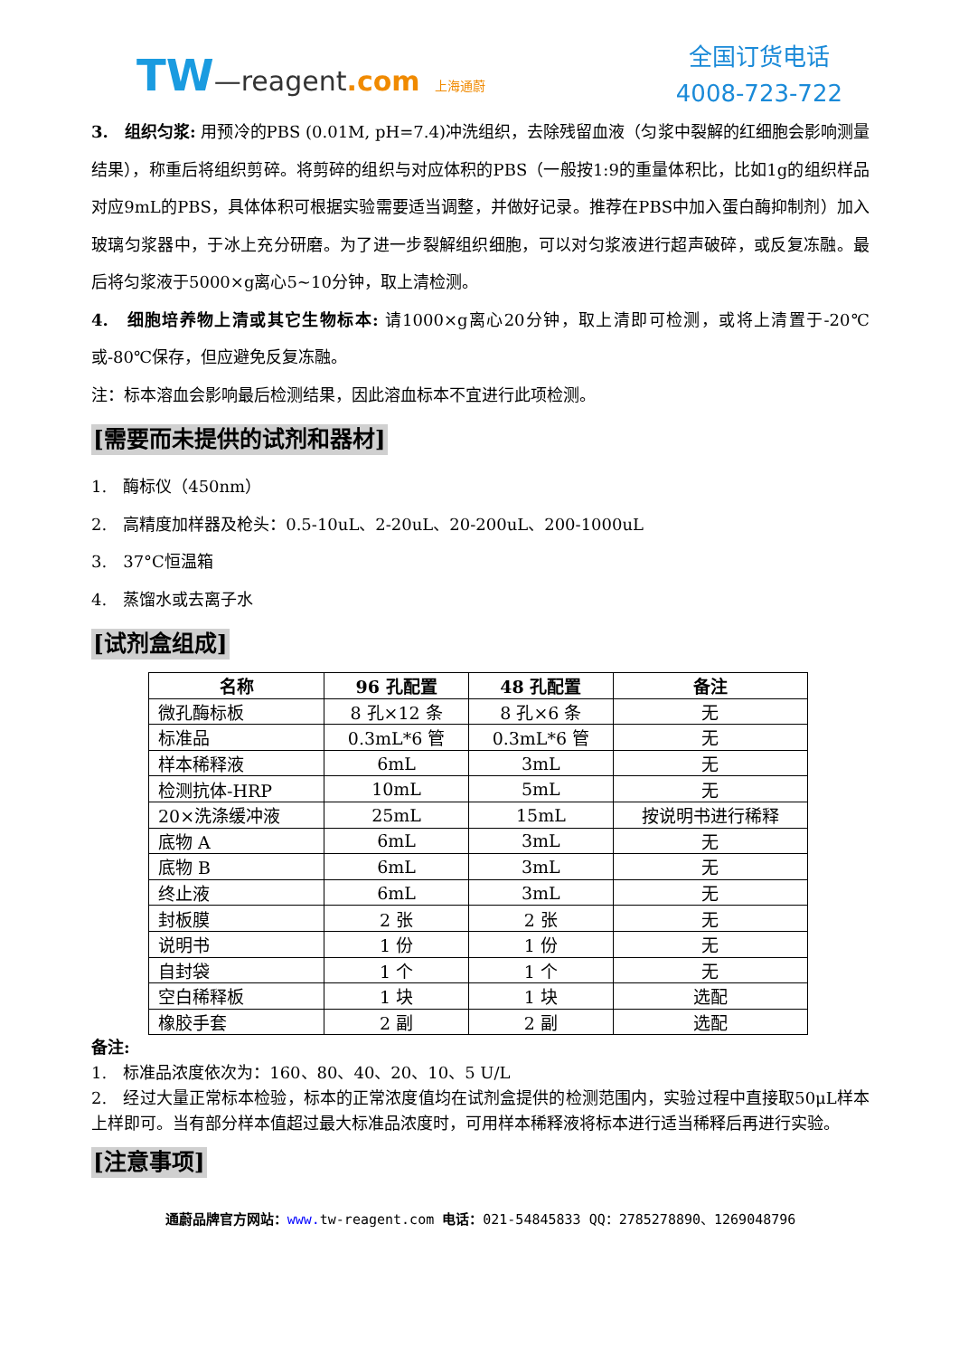TW—reagent.com 上海通蔚
全国订货电话
4008-723-722
3.　组织匀浆: 用预冷的PBS (0.01M, pH=7.4)冲洗组织，去除残留血液（匀浆中裂解的红细胞会影响测量结果），称重后将组织剪碎。将剪碎的组织与对应体积的PBS（一般按1:9的重量体积比，比如1g的组织样品对应9mL的PBS，具体体积可根据实验需要适当调整，并做好记录。推荐在PBS中加入蛋白酶抑制剂）加入玻璃匀浆器中，于冰上充分研磨。为了进一步裂解组织细胞，可以对匀浆液进行超声破碎，或反复冻融。最后将匀浆液于5000×g离心5~10分钟，取上清检测。
4.　细胞培养物上清或其它生物标本: 请1000×g离心20分钟，取上清即可检测，或将上清置于-20℃或-80℃保存，但应避免反复冻融。
注：标本溶血会影响最后检测结果，因此溶血标本不宜进行此项检测。
[需要而未提供的试剂和器材]
1.　酶标仪（450nm）
2.　高精度加样器及枪头：0.5-10uL、2-20uL、20-200uL、200-1000uL
3.　37°C恒温箱
4.　蒸馏水或去离子水
[试剂盒组成]
| 名称 | 96 孔配置 | 48 孔配置 | 备注 |
| --- | --- | --- | --- |
| 微孔酶标板 | 8 孔×12 条 | 8 孔×6 条 | 无 |
| 标准品 | 0.3mL*6 管 | 0.3mL*6 管 | 无 |
| 样本稀释液 | 6mL | 3mL | 无 |
| 检测抗体-HRP | 10mL | 5mL | 无 |
| 20×洗涤缓冲液 | 25mL | 15mL | 按说明书进行稀释 |
| 底物 A | 6mL | 3mL | 无 |
| 底物 B | 6mL | 3mL | 无 |
| 终止液 | 6mL | 3mL | 无 |
| 封板膜 | 2 张 | 2 张 | 无 |
| 说明书 | 1 份 | 1 份 | 无 |
| 自封袋 | 1 个 | 1 个 | 无 |
| 空白稀释板 | 1 块 | 1 块 | 选配 |
| 橡胶手套 | 2 副 | 2 副 | 选配 |
备注:
1.　标准品浓度依次为：160、80、40、20、10、5 U/L
2.　经过大量正常标本检验，标本的正常浓度值均在试剂盒提供的检测范围内，实验过程中直接取50μL样本上样即可。当有部分样本值超过最大标准品浓度时，可用样本稀释液将标本进行适当稀释后再进行实验。
[注意事项]
通蔚品牌官方网站：www. tw-reagent.com 电话：021-54845833 QQ：2785278890、1269048796